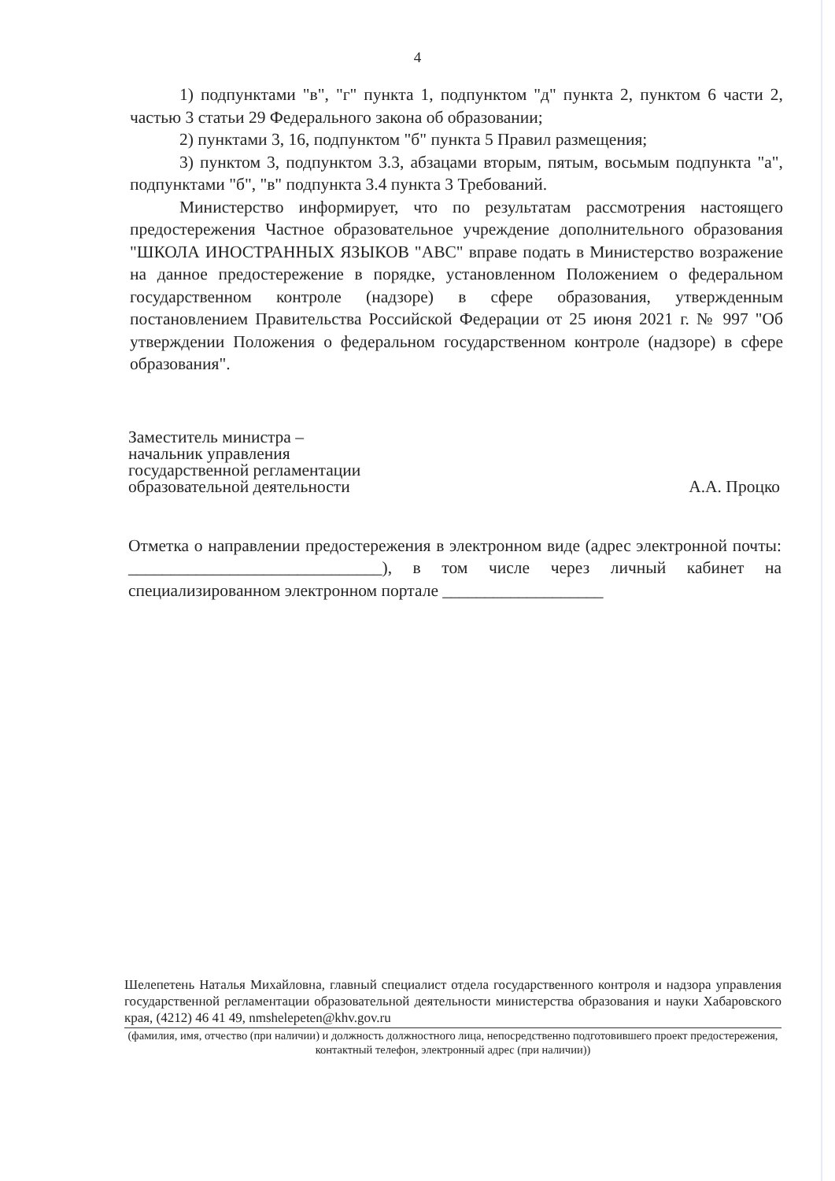4
1) подпунктами "в", "г" пункта 1, подпунктом "д" пункта 2, пунктом 6 части 2, частью 3 статьи 29 Федерального закона об образовании;
2) пунктами 3, 16, подпунктом "б" пункта 5 Правил размещения;
3) пунктом 3, подпунктом 3.3, абзацами вторым, пятым, восьмым подпункта "а", подпунктами "б", "в" подпункта 3.4 пункта 3 Требований.
Министерство информирует, что по результатам рассмотрения настоящего предостережения Частное образовательное учреждение дополнительного образования "ШКОЛА ИНОСТРАННЫХ ЯЗЫКОВ "АВС" вправе подать в Министерство возражение на данное предостережение в порядке, установленном Положением о федеральном государственном контроле (надзоре) в сфере образования, утвержденным постановлением Правительства Российской Федерации от 25 июня 2021 г. № 997 "Об утверждении Положения о федеральном государственном контроле (надзоре) в сфере образования".
Заместитель министра –
начальник управления
государственной регламентации
образовательной деятельности
А.А. Процко
Отметка о направлении предостережения в электронном виде (адрес электронной почты: ______________________________), в том числе через личный кабинет на специализированном электронном портале ___________________
Шелепетень Наталья Михайловна, главный специалист отдела государственного контроля и надзора управления государственной регламентации образовательной деятельности министерства образования и науки Хабаровского края, (4212) 46 41 49, nmshelepeten@khv.gov.ru
(фамилия, имя, отчество (при наличии) и должность должностного лица, непосредственно подготовившего проект предостережения, контактный телефон, электронный адрес (при наличии))